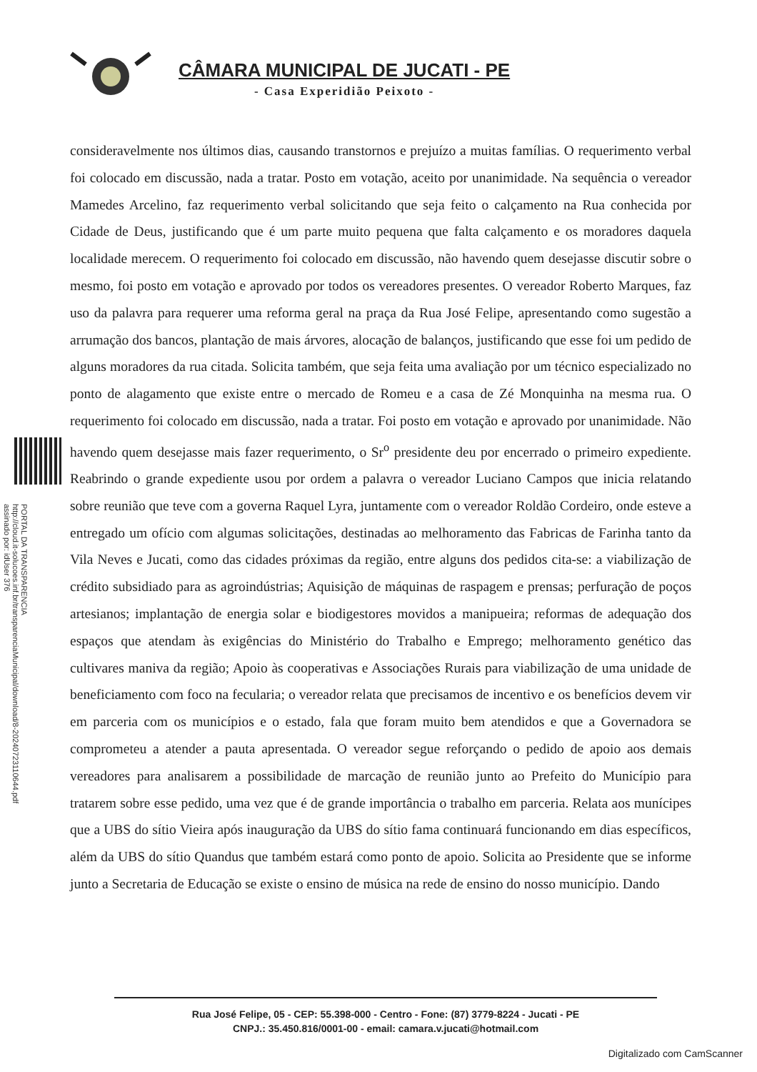CÂMARA MUNICIPAL DE JUCATI - PE
- Casa Experidião Peixoto -
consideravelmente nos últimos dias, causando transtornos e prejuízo a muitas famílias. O requerimento verbal foi colocado em discussão, nada a tratar. Posto em votação, aceito por unanimidade. Na sequência o vereador Mamedes Arcelino, faz requerimento verbal solicitando que seja feito o calçamento na Rua conhecida por Cidade de Deus, justificando que é um parte muito pequena que falta calçamento e os moradores daquela localidade merecem. O requerimento foi colocado em discussão, não havendo quem desejasse discutir sobre o mesmo, foi posto em votação e aprovado por todos os vereadores presentes. O vereador Roberto Marques, faz uso da palavra para requerer uma reforma geral na praça da Rua José Felipe, apresentando como sugestão a arrumação dos bancos, plantação de mais árvores, alocação de balanços, justificando que esse foi um pedido de alguns moradores da rua citada. Solicita também, que seja feita uma avaliação por um técnico especializado no ponto de alagamento que existe entre o mercado de Romeu e a casa de Zé Monquinha na mesma rua. O requerimento foi colocado em discussão, nada a tratar. Foi posto em votação e aprovado por unanimidade. Não havendo quem desejasse mais fazer requerimento, o Sr<sup>o</sup> presidente deu por encerrado o primeiro expediente. Reabrindo o grande expediente usou por ordem a palavra o vereador Luciano Campos que inicia relatando sobre reunião que teve com a governa Raquel Lyra, juntamente com o vereador Roldão Cordeiro, onde esteve a entregado um ofício com algumas solicitações, destinadas ao melhoramento das Fabricas de Farinha tanto da Vila Neves e Jucati, como das cidades próximas da região, entre alguns dos pedidos cita-se: a viabilização de crédito subsidiado para as agroindústrias; Aquisição de máquinas de raspagem e prensas; perfuração de poços artesianos; implantação de energia solar e biodigestores movidos a manipueira; reformas de adequação dos espaços que atendam às exigências do Ministério do Trabalho e Emprego; melhoramento genético das cultivares maniva da região; Apoio às cooperativas e Associações Rurais para viabilização de uma unidade de beneficiamento com foco na fecularia; o vereador relata que precisamos de incentivo e os benefícios devem vir em parceria com os municípios e o estado, fala que foram muito bem atendidos e que a Governadora se comprometeu a atender a pauta apresentada. O vereador segue reforçando o pedido de apoio aos demais vereadores para analisarem a possibilidade de marcação de reunião junto ao Prefeito do Município para tratarem sobre esse pedido, uma vez que é de grande importância o trabalho em parceria. Relata aos munícipes que a UBS do sítio Vieira após inauguração da UBS do sítio fama continuará funcionando em dias específicos, além da UBS do sítio Quandus que também estará como ponto de apoio. Solicita ao Presidente que se informe junto a Secretaria de Educação se existe o ensino de música na rede de ensino do nosso município. Dando
PORTAL DA TRANSPARENCIA
http://cloud.it-solucoes.inf.br/transparenciaMunicipal/download/8-20240723110644.pdf
assinado por: idUser 376
Rua José Felipe, 05 - CEP: 55.398-000 - Centro - Fone: (87) 3779-8224 - Jucati - PE
CNPJ.: 35.450.816/0001-00 - email: camara.v.jucati@hotmail.com
Digitalizado com CamScanner